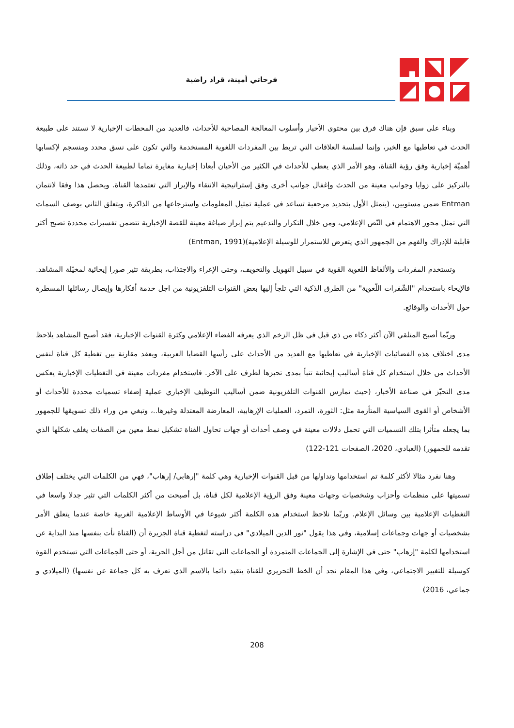فرحاتي أمينة، قراد راضية
وبناء على سبق فإن هناك فرق بين محتوى الأخبار وأسلوب المعالجة المصاحبة للأحداث، فالعديد من المحطات الإخبارية لا تستند على طبيعة الحدث في تعاطيها مع الخبر، وإنما لسلسة العلاقات التي تربط بين المفردات اللغوية المستخدمة والتي تكون على نسق محدد ومنسجم لإكسابها أهميّة إخبارية وفق رؤية القناة، وهو الأمر الذي يعطي للأحداث في الكثير من الأحيان أبعادا إخبارية مغايرة تماما لطبيعة الحدث في حد ذاته، وذلك بالتركيز على زوايا وجوانب معينة من الحدث وإغفال جوانب أخرى وفق إستراتيجية الانتقاء والإبراز التي تعتمدها القناة. ويحصل هذا وفقا لانتمان Entman ضمن مستويين، (يتمثل الأول بتحديد مرجعية تساعد في عملية تمثيل المعلومات واسترجاعها من الذاكرة، ويتعلق الثاني بوصف السمات التي تمثل محور الاهتمام في النّص الإعلامي، ومن خلال التكرار والتدعيم يتم إبراز صياغة معينة للقصة الإخبارية تتضمن تفسيرات محددة تصبح أكثر قابلية للإدراك والفهم من الجمهور الذي يتعرض للاستمرار للوسيلة الإعلامية)(Entman, 1991)
وتستخدم المفردات والألفاظ اللغوية القوية في سبيل التهويل والتخويف، وحتى الإغراء والاجتذاب، بطريقة تثير صورا إيحائية لمخيّلة المشاهد. فالإيحاء باستخدام "الشّفرات اللّغوية" من الطرق الذكية التي تلجأ إليها بعض القنوات التلفزيونية من اجل خدمة أفكارها وإيصال رسائلها المسطرة حول الأحداث والوقائع.
وربّما أصبح المتلقي الآن أكثر ذكاء من ذي قبل في ظل الزخم الذي يعرفه الفضاء الإعلامي وكثرة القنوات الإخبارية، فقد أصبح المشاهد يلاحظ مدى اختلاف هذه الفضائيات الإخبارية في تعاطيها مع العديد من الأحداث على رأسها القضايا العربية، ويعقد مقارنة بين تغطية كل قناة لنفس الأحداث من خلال استخدام كل قناة أساليب إيحائية تنبأ بمدى تحيزها لطرف على الآخر. فاستخدام مفردات معينة في التغطيات الإخبارية يعكس مدى التحيّز في صناعة الأخبار، (حيث تمارس القنوات التلفزيونية ضمن أساليب التوظيف الإخباري عملية إضفاء تسميات محددة للأحداث أو الأشخاص أو القوى السياسية المتأزمة مثل: الثورة، التمرد، العمليات الإرهابية، المعارضة المعتدلة وغيرها..، وتبغي من وراء ذلك تسويقها للجمهور بما يجعله متأثرا بتلك التسميات التي تحمل دلالات معينة في وصف أحداث أو جهات تحاول القناة تشكيل نمط معين من الصفات يغلف شكلها الذي تقدمه للجمهور) (العبادي، 2020، الصفحات 121-122)
وهنا نفرد مثالا لأكثر كلمة تم استخدامها وتداولها من قبل القنوات الإخبارية وهي كلمة "إرهابي/ إرهاب"، فهي من الكلمات التي يختلف إطلاق تسميتها على منظمات وأحزاب وشخصيات وجهات معينة وفق الرؤية الإعلامية لكل قناة، بل أصبحت من أكثر الكلمات التي تثير جدلا واسعا في التغطيات الإعلامية بين وسائل الإعلام. وربّما نلاحظ استخدام هذه الكلمة أكثر شيوعا في الأوساط الإعلامية الغربية خاصة عندما يتعلق الأمر بشخصيات أو جهات وجماعات إسلامية، وفي هذا يقول "نور الدين الميلادي" في دراسته لتغطية قناة الجزيرة أن (القناة نأت بنفسها منذ البداية عن استخدامها لكلمة "إرهاب" حتى في الإشارة إلى الجماعات المتمردة أو الجماعات التي تقاتل من أجل الحرية، أو حتى الجماعات التي تستخدم القوة كوسيلة للتغيير الاجتماعي، وفي هذا المقام نجد أن الخط التحريري للقناة يتقيد دائما بالاسم الذي تعرف به كل جماعة عن نفسها) (الميلادي و جماعي، 2016)
208